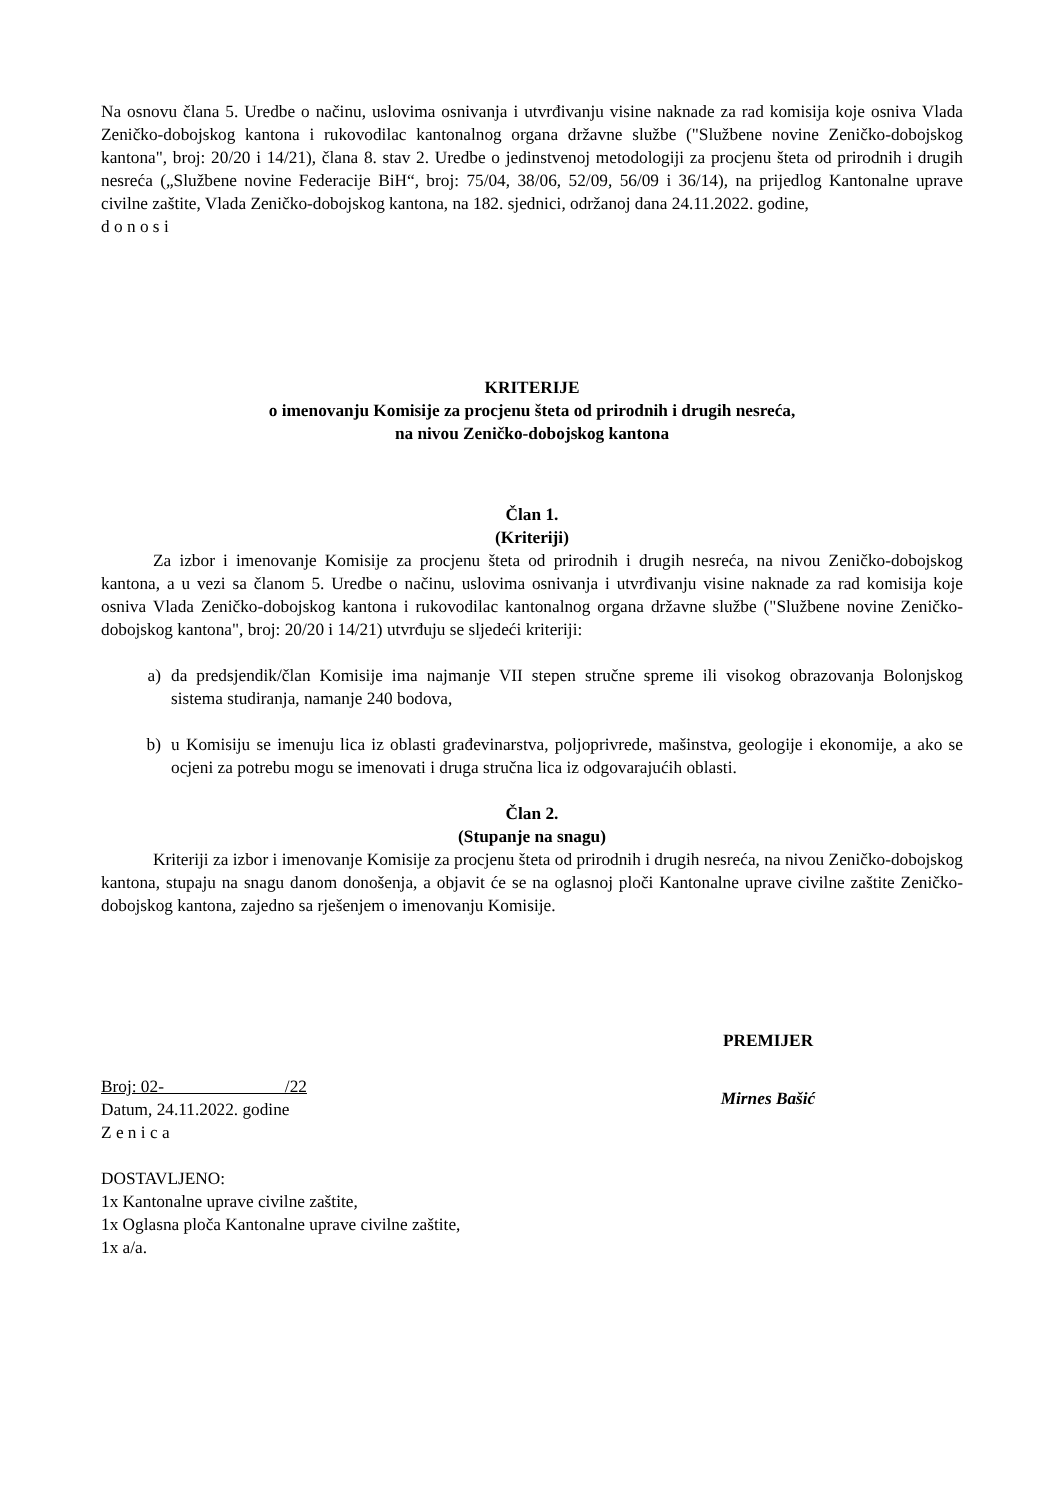Na osnovu člana 5. Uredbe o načinu, uslovima osnivanja i utvrđivanju visine naknade za rad komisija koje osniva Vlada Zeničko-dobojskog kantona i rukovodilac kantonalnog organa državne službe ("Službene novine Zeničko-dobojskog kantona", broj: 20/20 i 14/21), člana 8. stav 2. Uredbe o jedinstvenoj metodologiji za procjenu šteta od prirodnih i drugih nesreća („Službene novine Federacije BiH“, broj: 75/04, 38/06, 52/09, 56/09 i 36/14), na prijedlog Kantonalne uprave civilne zaštite, Vlada Zeničko-dobojskog kantona, na 182. sjednici, održanoj dana 24.11.2022. godine,
d o n o s i
KRITERIJE
o imenovanju Komisije za procjenu šteta od prirodnih i drugih nesreća,
na nivou Zeničko-dobojskog kantona
Član 1.
(Kriteriji)
Za izbor i imenovanje Komisije za procjenu šteta od prirodnih i drugih nesreća, na nivou Zeničko-dobojskog kantona, a u vezi sa članom 5. Uredbe o načinu, uslovima osnivanja i utvrđivanju visine naknade za rad komisija koje osniva Vlada Zeničko-dobojskog kantona i rukovodilac kantonalnog organa državne službe ("Službene novine Zeničko-dobojskog kantona", broj: 20/20 i 14/21) utvrđuju se sljedeći kriteriji:
a) da predsjendik/član Komisije ima najmanje VII stepen stručne spreme ili visokog obrazovanja Bolonjskog sistema studiranja, namanje 240 bodova,
b) u Komisiju se imenuju lica iz oblasti građevinarstva, poljoprivrede, mašinstva, geologije i ekonomije, a ako se ocjeni za potrebu mogu se imenovati i druga stručna lica iz odgovarajućih oblasti.
Član 2.
(Stupanje na snagu)
Kriteriji za izbor i imenovanje Komisije za procjenu šteta od prirodnih i drugih nesreća, na nivou Zeničko-dobojskog kantona, stupaju na snagu danom donošenja, a objavit će se na oglasnoj ploči Kantonalne uprave civilne zaštite Zeničko-dobojskog kantona, zajedno sa rješenjem o imenovanju Komisije.
Broj: 02- /22
Datum, 24.11.2022. godine
Z e n i c a
PREMIJER
Mirnes Bašić
DOSTAVLJENO:
1x Kantonalne uprave civilne zaštite,
1x Oglasna ploča Kantonalne uprave civilne zaštite,
1x a/a.